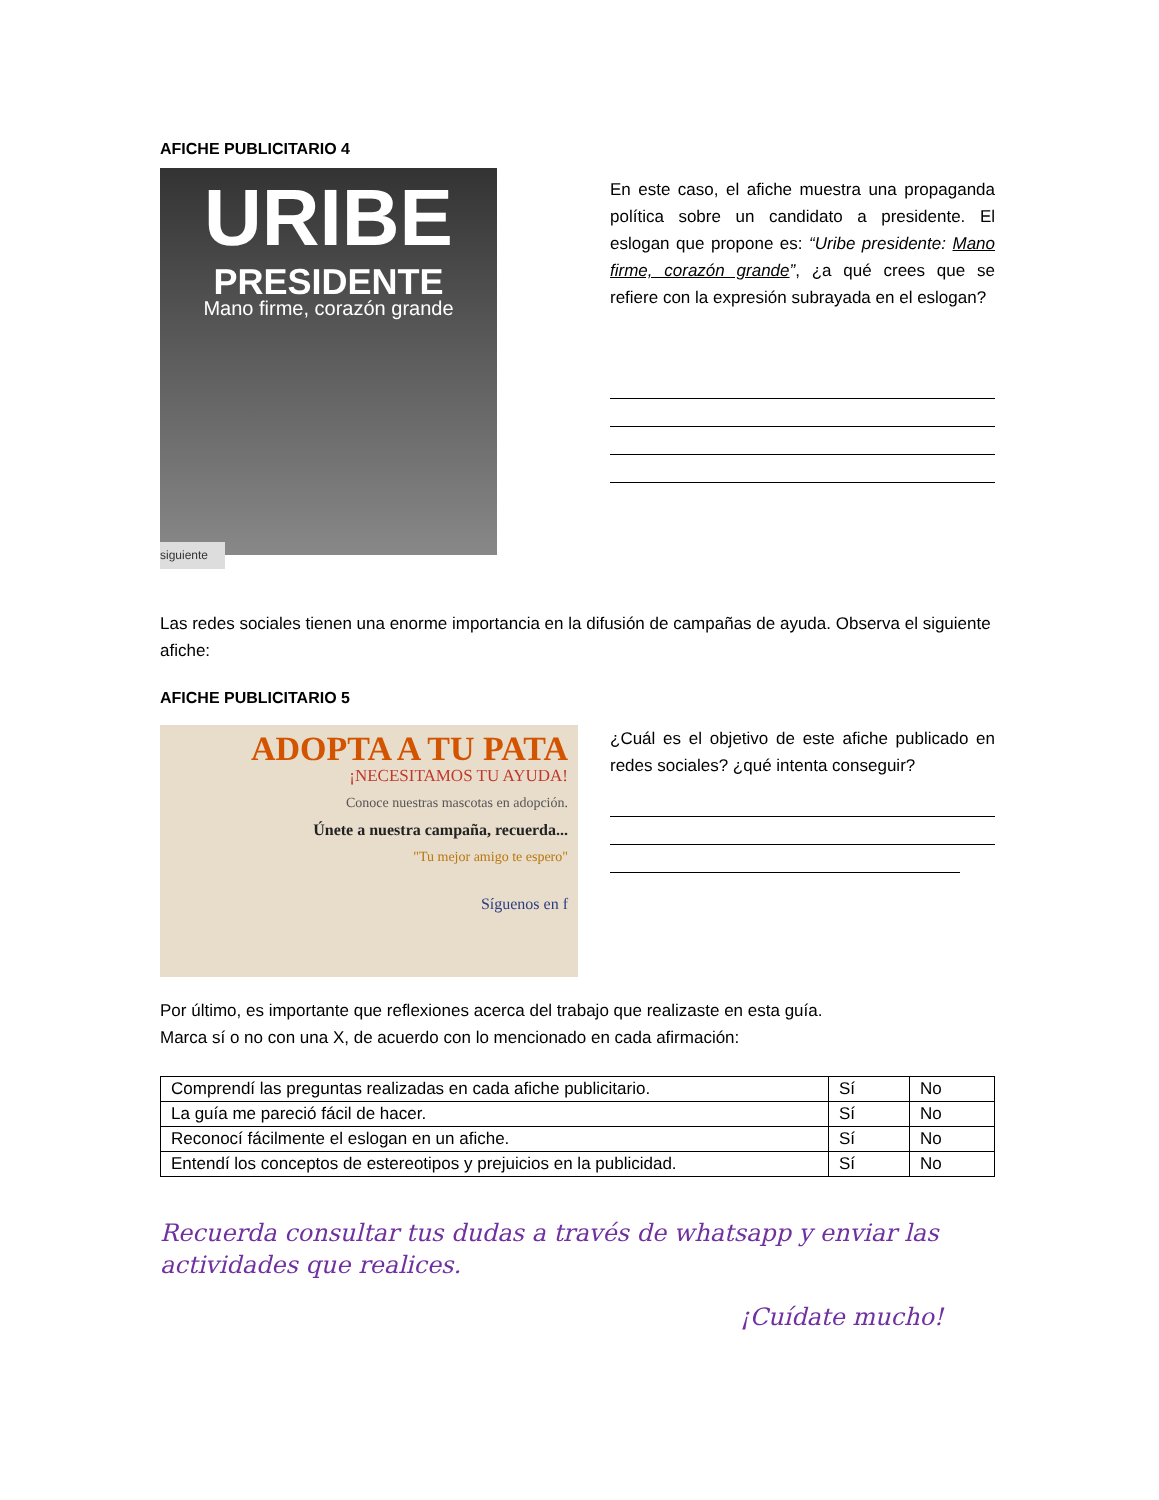AFICHE PUBLICITARIO 4
URIBE
PRESIDENTE
Mano firme, corazón grande
siguiente
En este caso, el afiche muestra una propaganda política sobre un candidato a presidente. El eslogan que propone es: “Uribe presidente: Mano firme, corazón grande”, ¿a qué crees que se refiere con la expresión subrayada en el eslogan?
Las redes sociales tienen una enorme importancia en la difusión de campañas de ayuda. Observa el siguiente afiche:
AFICHE PUBLICITARIO 5
ADOPTA A TU PATA
¡NECESITAMOS TU AYUDA!
Conoce nuestras mascotas en adopción.
Únete a nuestra campaña, recuerda...
"Tu mejor amigo te espero"
Síguenos en f
¿Cuál es el objetivo de este afiche publicado en redes sociales? ¿qué intenta conseguir?
Por último, es importante que reflexiones acerca del trabajo que realizaste en esta guía.
Marca sí o no con una X, de acuerdo con lo mencionado en cada afirmación:
| Comprendí las preguntas realizadas en cada afiche publicitario. | Sí | No |
| La guía me pareció fácil de hacer. | Sí | No |
| Reconocí fácilmente el eslogan en un afiche. | Sí | No |
| Entendí los conceptos de estereotipos y prejuicios en la publicidad. | Sí | No |
Recuerda consultar tus dudas a través de whatsapp y enviar las actividades que realices.
¡Cuídate mucho!